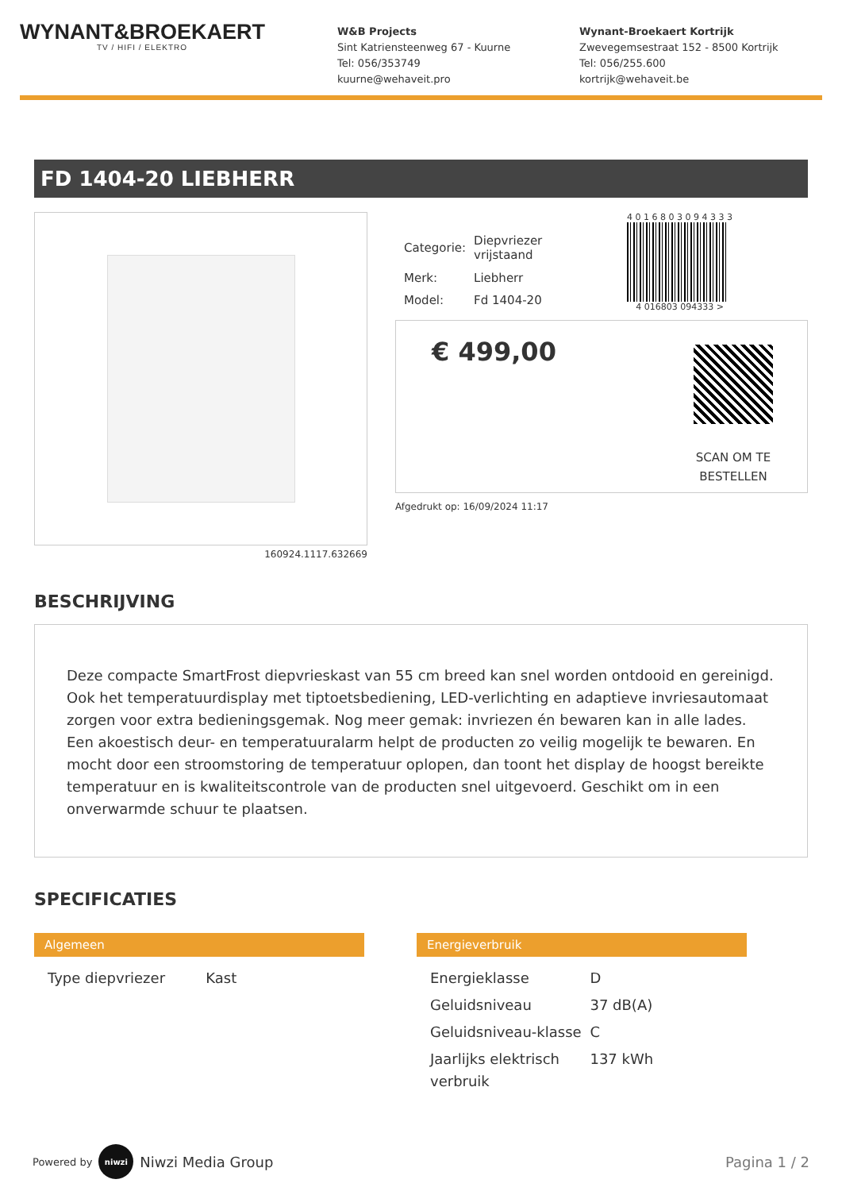WYNANT&BROEKAERT
TV / HIFI / ELEKTRO
W&B Projects
Sint Katriensteenweg 67 - Kuurne
Tel: 056/353749
kuurne@wehaveit.pro
Wynant-Broekaert Kortrijk
Zwevegemsestraat 152 - 8500 Kortrijk
Tel: 056/255.600
kortrijk@wehaveit.be
FD 1404-20 LIEBHERR
160924.1117.632669
| Categorie: | Diepvriezer vrijstaand |
| Merk: | Liebherr |
| Model: | Fd 1404-20 |
4 0 1 6 8 0 3 0 9 4 3 3 3
4 016803 094333 >
€ 499,00
SCAN OM TE
BESTELLEN
Afgedrukt op: 16/09/2024 11:17
BESCHRIJVING
Deze compacte SmartFrost diepvrieskast van 55 cm breed kan snel worden ontdooid en gereinigd. Ook het temperatuurdisplay met tiptoetsbediening, LED-verlichting en adaptieve invriesautomaat zorgen voor extra bedieningsgemak. Nog meer gemak: invriezen én bewaren kan in alle lades. Een akoestisch deur- en temperatuuralarm helpt de producten zo veilig mogelijk te bewaren. En mocht door een stroomstoring de temperatuur oplopen, dan toont het display de hoogst bereikte temperatuur en is kwaliteitscontrole van de producten snel uitgevoerd. Geschikt om in een onverwarmde schuur te plaatsen.
SPECIFICATIES
Algemeen
| Type diepvriezer | Kast |
Energieverbruik
| Energieklasse | D |
| Geluidsniveau | 37 dB(A) |
| Geluidsniveau-klasse | C |
| Jaarlijks elektrisch verbruik | 137 kWh |
Powered by niwzi Niwzi Media Group
Pagina 1 / 2